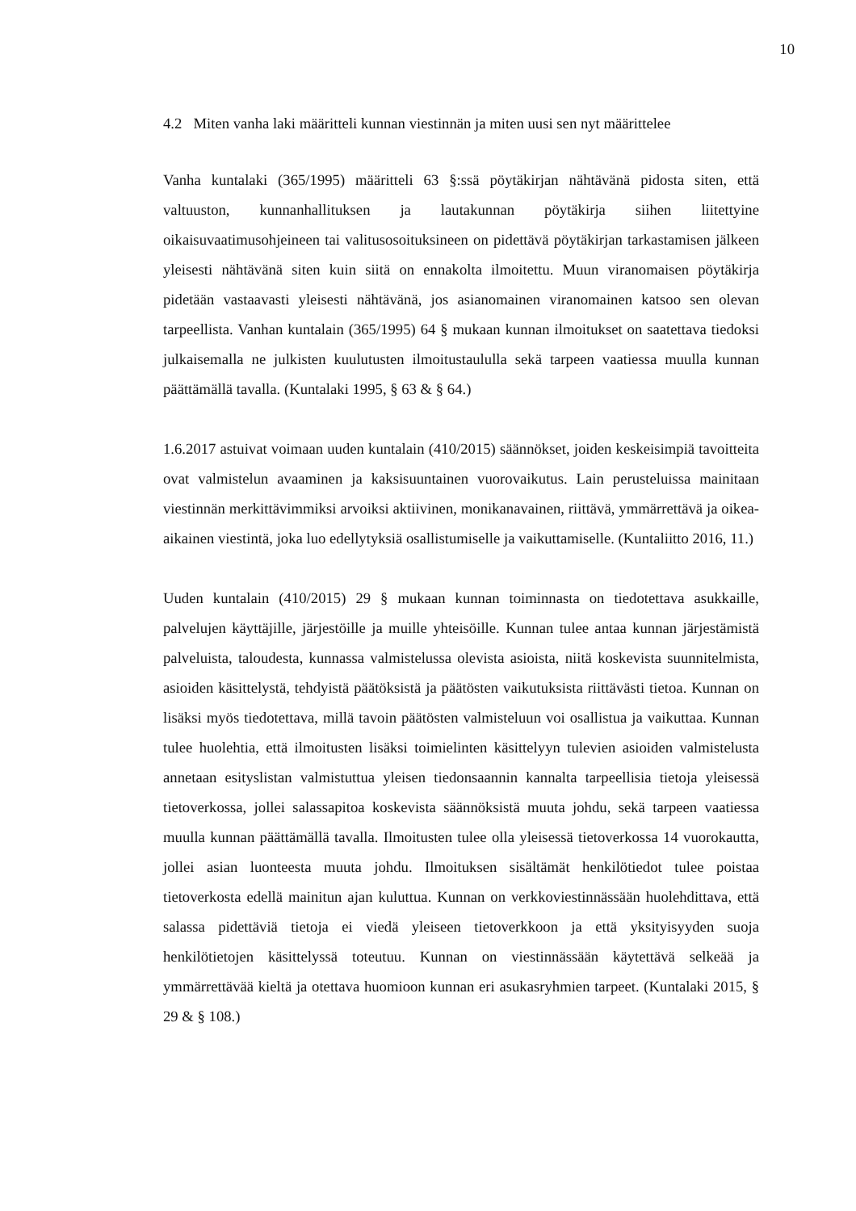10
4.2 Miten vanha laki määritteli kunnan viestinnän ja miten uusi sen nyt määrittelee
Vanha kuntalaki (365/1995) määritteli 63 §:ssä pöytäkirjan nähtävänä pidosta siten, että valtuuston, kunnanhallituksen ja lautakunnan pöytäkirja siihen liitettyine oikaisuvaatimusohjeineen tai valitusosoituksineen on pidettävä pöytäkirjan tarkastamisen jälkeen yleisesti nähtävänä siten kuin siitä on ennakolta ilmoitettu. Muun viranomaisen pöytäkirja pidetään vastaavasti yleisesti nähtävänä, jos asianomainen viranomainen katsoo sen olevan tarpeellista. Vanhan kuntalain (365/1995) 64 § mukaan kunnan ilmoitukset on saatettava tiedoksi julkaisemalla ne julkisten kuulutusten ilmoitustaululla sekä tarpeen vaatiessa muulla kunnan päättämällä tavalla. (Kuntalaki 1995, § 63 & § 64.)
1.6.2017 astuivat voimaan uuden kuntalain (410/2015) säännökset, joiden keskeisimpiä tavoitteita ovat valmistelun avaaminen ja kaksisuuntainen vuorovaikutus. Lain perusteluissa mainitaan viestinnän merkittävimmiksi arvoiksi aktiivinen, monikanavainen, riittävä, ymmärrettävä ja oikea-aikainen viestintä, joka luo edellytyksiä osallistumiselle ja vaikuttamiselle. (Kuntaliitto 2016, 11.)
Uuden kuntalain (410/2015) 29 § mukaan kunnan toiminnasta on tiedotettava asukkaille, palvelujen käyttäjille, järjestöille ja muille yhteisöille. Kunnan tulee antaa kunnan järjestämistä palveluista, taloudesta, kunnassa valmistelussa olevista asioista, niitä koskevista suunnitelmista, asioiden käsittelystä, tehdyistä päätöksistä ja päätösten vaikutuksista riittävästi tietoa. Kunnan on lisäksi myös tiedotettava, millä tavoin päätösten valmisteluun voi osallistua ja vaikuttaa. Kunnan tulee huolehtia, että ilmoitusten lisäksi toimielinten käsittelyyn tulevien asioiden valmistelusta annetaan esityslistan valmistuttua yleisen tiedonsaannin kannalta tarpeellisia tietoja yleisessä tietoverkossa, jollei salassapitoa koskevista säännöksistä muuta johdu, sekä tarpeen vaatiessa muulla kunnan päättämällä tavalla. Ilmoitusten tulee olla yleisessä tietoverkossa 14 vuorokautta, jollei asian luonteesta muuta johdu. Ilmoituksen sisältämät henkilötiedot tulee poistaa tietoverkosta edellä mainitun ajan kuluttua. Kunnan on verkkoviestinnässään huolehdittava, että salassa pidettäviä tietoja ei viedä yleiseen tietoverkkoon ja että yksityisyyden suoja henkilötietojen käsittelyssä toteutuu. Kunnan on viestinnässään käytettävä selkeää ja ymmärrettävää kieltä ja otettava huomioon kunnan eri asukasryhmien tarpeet. (Kuntalaki 2015, § 29 & § 108.)